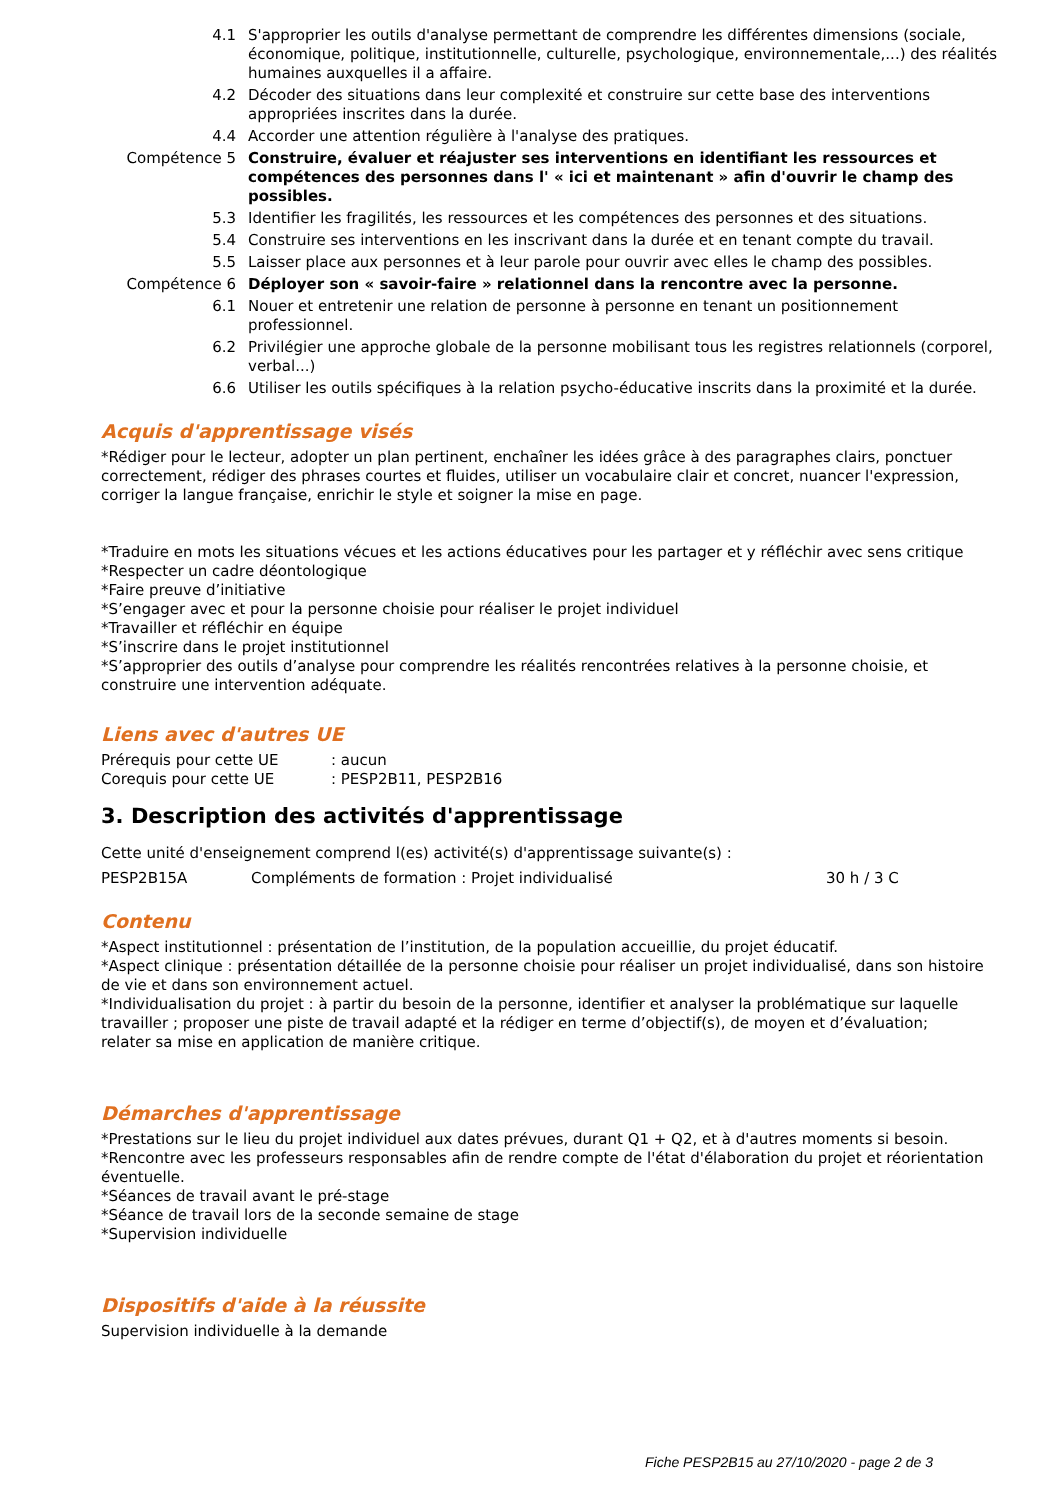4.1 S'approprier les outils d'analyse permettant de comprendre les différentes dimensions (sociale, économique, politique, institutionnelle, culturelle, psychologique, environnementale,...) des réalités humaines auxquelles il a affaire.
4.2 Décoder des situations dans leur complexité et construire sur cette base des interventions appropriées inscrites dans la durée.
4.4 Accorder une attention régulière à l'analyse des pratiques.
Compétence 5 Construire, évaluer et réajuster ses interventions en identifiant les ressources et compétences des personnes dans l' « ici et maintenant » afin d'ouvrir le champ des possibles.
5.3 Identifier les fragilités, les ressources et les compétences des personnes et des situations.
5.4 Construire ses interventions en les inscrivant dans la durée et en tenant compte du travail.
5.5 Laisser place aux personnes et à leur parole pour ouvrir avec elles le champ des possibles.
Compétence 6 Déployer son « savoir-faire » relationnel dans la rencontre avec la personne.
6.1 Nouer et entretenir une relation de personne à personne en tenant un positionnement professionnel.
6.2 Privilégier une approche globale de la personne mobilisant tous les registres relationnels (corporel, verbal...)
6.6 Utiliser les outils spécifiques à la relation psycho-éducative inscrits dans la proximité et la durée.
Acquis d'apprentissage visés
*Rédiger pour le lecteur, adopter un plan pertinent, enchaîner les idées grâce à des paragraphes clairs, ponctuer correctement, rédiger des phrases courtes et fluides, utiliser un vocabulaire clair et concret, nuancer l'expression, corriger la langue française, enrichir le style et soigner la mise en page.
*Traduire en mots les situations vécues et les actions éducatives pour les partager et y réfléchir avec sens critique
*Respecter un cadre déontologique
*Faire preuve d’initiative
*S’engager avec et pour la personne choisie pour réaliser le projet individuel
*Travailler et réfléchir en équipe
*S’inscrire dans le projet institutionnel
*S’approprier des outils d’analyse pour comprendre les réalités rencontrées relatives à la personne choisie, et construire une intervention adéquate.
Liens avec d'autres UE
Prérequis pour cette UE: aucun
Corequis pour cette UE: PESP2B11, PESP2B16
3. Description des activités d'apprentissage
Cette unité d'enseignement comprend l(es) activité(s) d'apprentissage suivante(s) :
PESP2B15A Compléments de formation : Projet individualisé 30 h / 3 C
Contenu
*Aspect institutionnel : présentation de l’institution, de la population accueillie, du projet éducatif.
*Aspect clinique : présentation détaillée de la personne choisie pour réaliser un projet individualisé, dans son histoire de vie et dans son environnement actuel.
*Individualisation du projet : à partir du besoin de la personne, identifier et analyser la problématique sur laquelle travailler ; proposer une piste de travail adapté et la rédiger en terme d’objectif(s), de moyen et d’évaluation;
relater sa mise en application de manière critique.
Démarches d'apprentissage
*Prestations sur le lieu du projet individuel aux dates prévues, durant Q1 + Q2, et à d'autres moments si besoin.
*Rencontre avec les professeurs responsables afin de rendre compte de l'état d'élaboration du projet et réorientation éventuelle.
*Séances de travail avant le pré-stage
*Séance de travail lors de la seconde semaine de stage
*Supervision individuelle
Dispositifs d'aide à la réussite
Supervision individuelle à la demande
Fiche PESP2B15 au 27/10/2020 - page 2 de 3